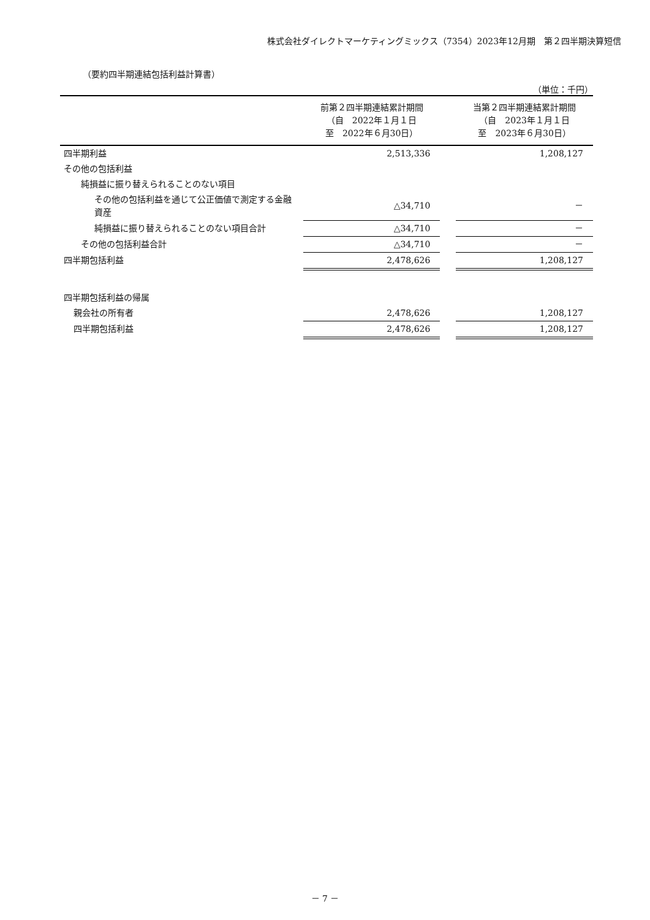株式会社ダイレクトマーケティングミックス（7354）2023年12月期　第２四半期決算短信
（要約四半期連結包括利益計算書）
（単位：千円）
| | 前第２四半期連結累計期間 （自 2022年１月１日 至 2022年６月30日） | | 当第２四半期連結累計期間 （自 2023年１月１日 至 2023年６月30日） |
| --- | --- | --- | --- |
| 四半期利益 | 2,513,336 | | 1,208,127 |
| その他の包括利益 | | | |
| 純損益に振り替えられることのない項目 | | | |
| その他の包括利益を通じて公正価値で測定する金融資産 | △34,710 | | － |
| 純損益に振り替えられることのない項目合計 | △34,710 | | － |
| その他の包括利益合計 | △34,710 | | － |
| 四半期包括利益 | 2,478,626 | | 1,208,127 |
| 四半期包括利益の帰属 | | | |
| 親会社の所有者 | 2,478,626 | | 1,208,127 |
| 四半期包括利益 | 2,478,626 | | 1,208,127 |
－ 7 －